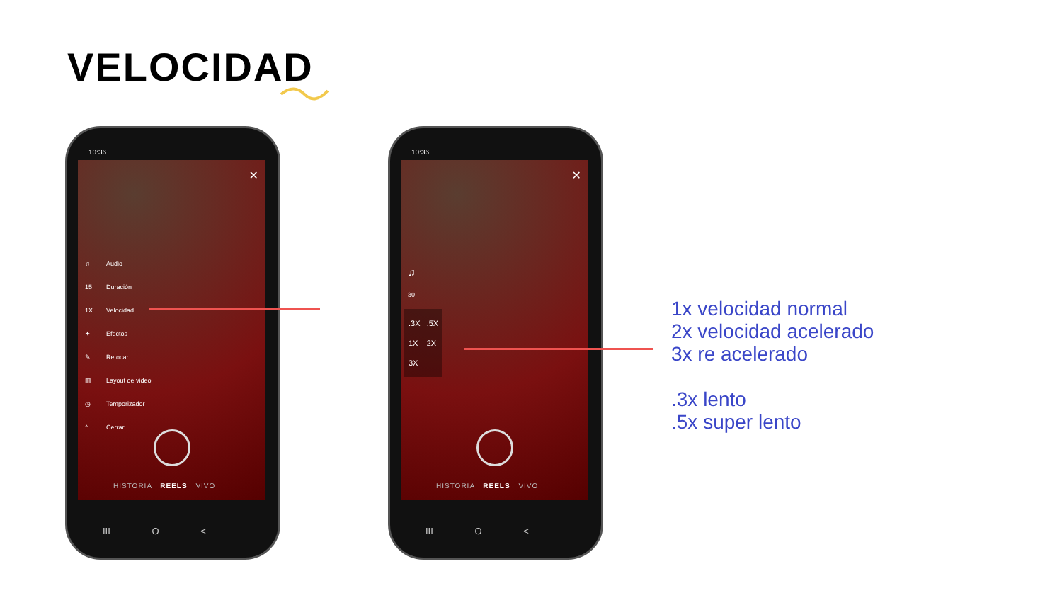VELOCIDAD
10:36
✕
♫ Audio
15 Duración
1X Velocidad
✦ Efectos
✎ Retocar
▥ Layout de video
◷ Temporizador
^ Cerrar
HISTORIA REELS VIVO
III O <
10:36
✕
♫
30
.3X .5X
1X 2X
3X
HISTORIA REELS VIVO
III O <
1x velocidad normal
2x velocidad acelerado
3x re acelerado
.3x lento
.5x super lento